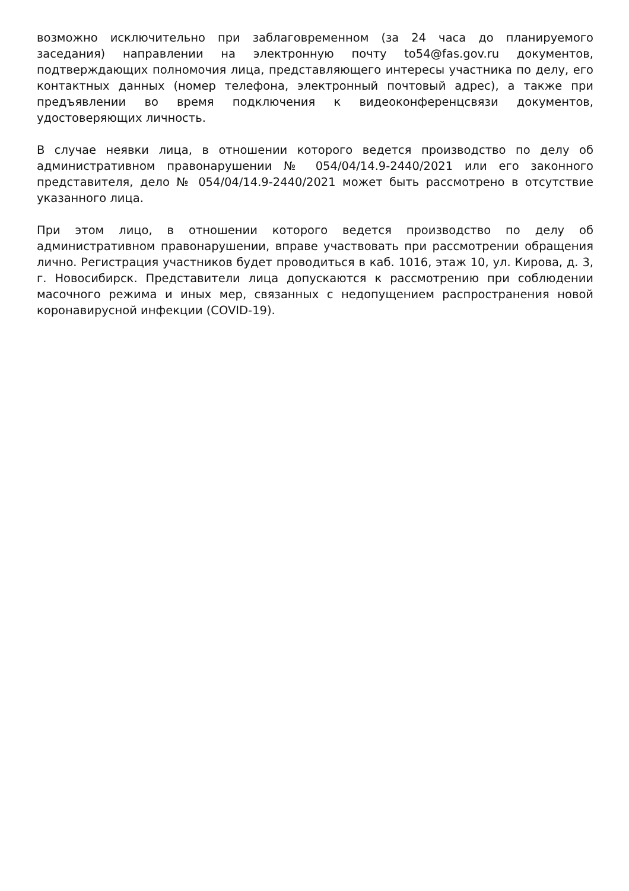возможно исключительно при заблаговременном (за 24 часа до планируемого заседания) направлении на электронную почту to54@fas.gov.ru документов, подтверждающих полномочия лица, представляющего интересы участника по делу, его контактных данных (номер телефона, электронный почтовый адрес), а также при предъявлении во время подключения к видеоконференцсвязи документов, удостоверяющих личность.
В случае неявки лица, в отношении которого ведется производство по делу об административном правонарушении № 054/04/14.9-2440/2021 или его законного представителя, дело № 054/04/14.9-2440/2021 может быть рассмотрено в отсутствие указанного лица.
При этом лицо, в отношении которого ведется производство по делу об административном правонарушении, вправе участвовать при рассмотрении обращения лично. Регистрация участников будет проводиться в каб. 1016, этаж 10, ул. Кирова, д. 3, г. Новосибирск. Представители лица допускаются к рассмотрению при соблюдении масочного режима и иных мер, связанных с недопущением распространения новой коронавирусной инфекции (COVID-19).